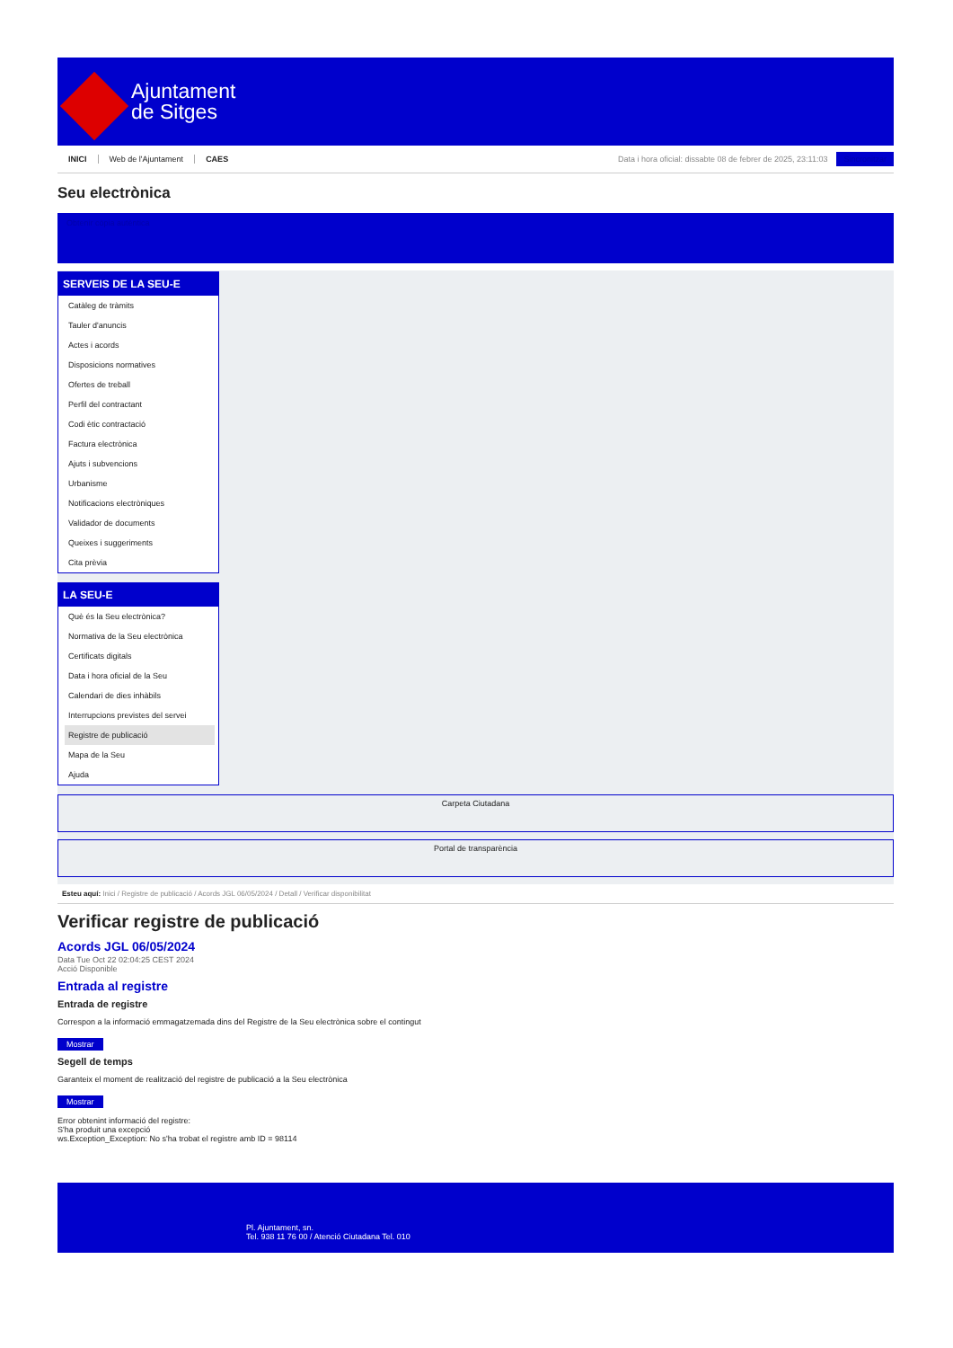Ajuntament
de Sitges
INICI Web de l'Ajuntament CAES Data i hora oficial: dissabte 08 de febrer de 2025, 23:11:03 Sincronitzar
Seu electrònica
Obtenir còpia autèntica
SERVEIS DE LA SEU-E
Catàleg de tràmits
Tauler d'anuncis
Actes i acords
Disposicions normatives
Ofertes de treball
Perfil del contractant
Codi ètic contractació
Factura electrònica
Ajuts i subvencions
Urbanisme
Notificacions electròniques
Validador de documents
Queixes i suggeriments
Cita prèvia
LA SEU-E
Què és la Seu electrònica?
Normativa de la Seu electrònica
Certificats digitals
Data i hora oficial de la Seu
Calendari de dies inhàbils
Interrupcions previstes del servei
Registre de publicació
Mapa de la Seu
Ajuda
Carpeta Ciutadana
Portal de transparència
Esteu aquí: Inici / Registre de publicació / Acords JGL 06/05/2024 / Detall / Verificar disponibilitat
Verificar registre de publicació
Acords JGL 06/05/2024
Data Tue Oct 22 02:04:25 CEST 2024
Acció Disponible
Entrada al registre
Entrada de registre
Correspon a la informació emmagatzemada dins del Registre de la Seu electrònica sobre el contingut
Mostrar
Segell de temps
Garanteix el moment de realització del registre de publicació a la Seu electrònica
Mostrar
Error obtenint informació del registre:
S'ha produit una excepció
ws.Exception_Exception: No s'ha trobat el registre amb ID = 98114
Pl. Ajuntament, sn.
Tel. 938 11 76 00 / Atenció Ciutadana Tel. 010